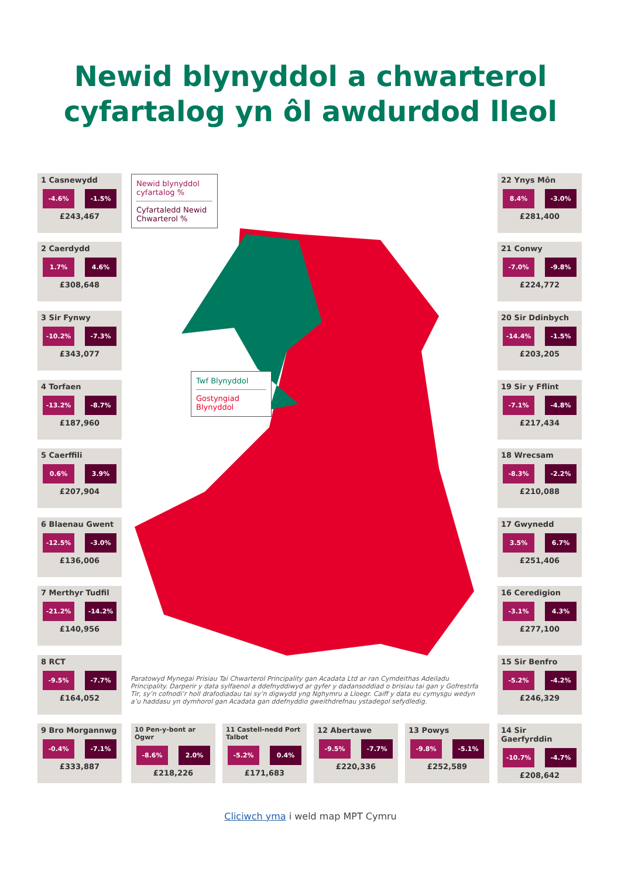Newid blynyddol a chwarterol
cyfartalog yn ôl awdurdod lleol
1 Casnewydd
-4.6% -1.5%
£243,467
2 Caerdydd
1.7% 4.6%
£308,648
3 Sir Fynwy
-10.2% -7.3%
£343,077
4 Torfaen
-13.2% -8.7%
£187,960
5 Caerffili
0.6% 3.9%
£207,904
6 Blaenau Gwent
-12.5% -3.0%
£136,006
7 Merthyr Tudfil
-21.2% -14.2%
£140,956
8 RCT
-9.5% -7.7%
£164,052
9 Bro Morgannwg
-0.4% -7.1%
£333,887
Newid blynyddol cyfartalog %
Cyfartaledd Newid Chwarterol %
Twf Blynyddol
Gostyngiad Blynyddol
22 Ynys Môn
8.4% -3.0%
£281,400
21 Conwy
-7.0% -9.8%
£224,772
20 Sir Ddinbych
-14.4% -1.5%
£203,205
19 Sir y Fflint
-7.1% -4.8%
£217,434
18 Wrecsam
-8.3% -2.2%
£210,088
17 Gwynedd
3.5% 6.7%
£251,406
16 Ceredigion
-3.1% 4.3%
£277,100
15 Sir Benfro
-5.2% -4.2%
£246,329
Paratowyd Mynegai Prisiau Tai Chwarterol Principality gan Acadata Ltd ar ran Cymdeithas Adeiladu Principality. Darperir y data sylfaenol a ddefnyddiwyd ar gyfer y dadansoddiad o brisiau tai gan y Gofrestrfa Tir, sy’n cofnodi’r holl drafodiadau tai sy’n digwydd yng Nghymru a Lloegr. Caiff y data eu cymysgu wedyn a’u haddasu yn dymhorol gan Acadata gan ddefnyddio gweithdrefnau ystadegol sefydledig.
10 Pen-y-bont ar Ogwr
-8.6% 2.0%
£218,226
11 Castell-nedd Port Talbot
-5.2% 0.4%
£171,683
12 Abertawe
-9.5% -7.7%
£220,336
13 Powys
-9.8% -5.1%
£252,589
14 Sir Gaerfyrddin
-10.7% -4.7%
£208,642
Cliciwch yma i weld map MPT Cymru